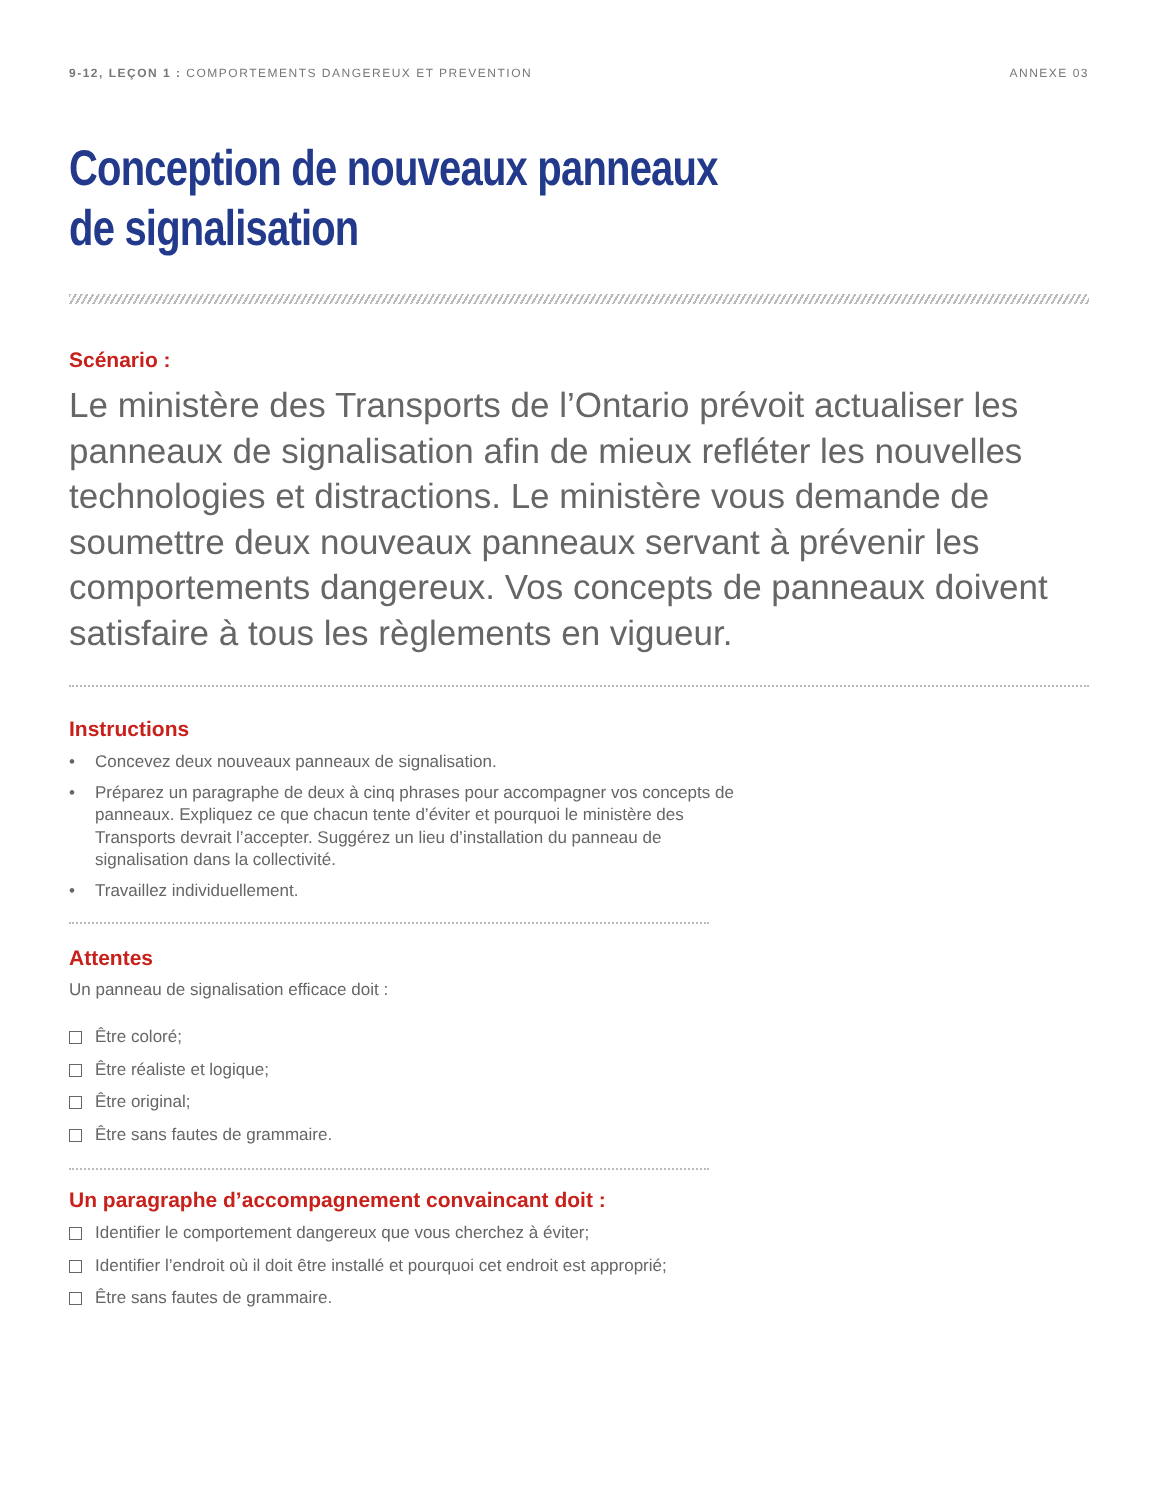9-12, LEÇON 1 : COMPORTEMENTS DANGEREUX ET PREVENTION
ANNEXE 03
Conception de nouveaux panneaux
de signalisation
Scénario :
Le ministère des Transports de l’Ontario prévoit actualiser les panneaux de signalisation afin de mieux refléter les nouvelles technologies et distractions. Le ministère vous demande de soumettre deux nouveaux panneaux servant à prévenir les comportements dangereux. Vos concepts de panneaux doivent satisfaire à tous les règlements en vigueur.
Instructions
• Concevez deux nouveaux panneaux de signalisation.
• Préparez un paragraphe de deux à cinq phrases pour accompagner vos concepts de panneaux. Expliquez ce que chacun tente d’éviter et pourquoi le ministère des Transports devrait l’accepter. Suggérez un lieu d’installation du panneau de signalisation dans la collectivité.
• Travaillez individuellement.
Attentes
Un panneau de signalisation efficace doit :
Être coloré;
Être réaliste et logique;
Être original;
Être sans fautes de grammaire.
Un paragraphe d’accompagnement convaincant doit :
Identifier le comportement dangereux que vous cherchez à éviter;
Identifier l’endroit où il doit être installé et pourquoi cet endroit est approprié;
Être sans fautes de grammaire.